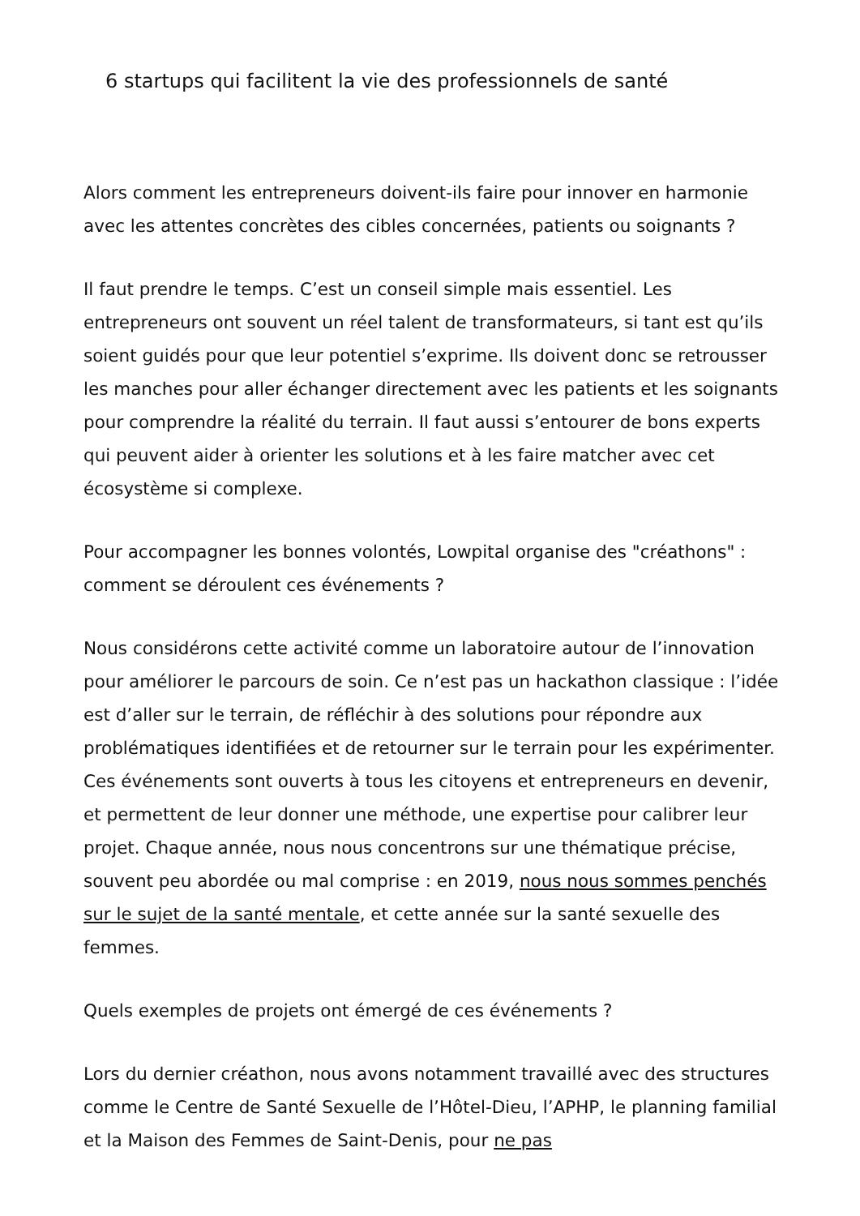6 startups qui facilitent la vie des professionnels de santé
Alors comment les entrepreneurs doivent-ils faire pour innover en harmonie avec les attentes concrètes des cibles concernées, patients ou soignants ?
Il faut prendre le temps. C’est un conseil simple mais essentiel. Les entrepreneurs ont souvent un réel talent de transformateurs, si tant est qu’ils soient guidés pour que leur potentiel s’exprime. Ils doivent donc se retrousser les manches pour aller échanger directement avec les patients et les soignants pour comprendre la réalité du terrain. Il faut aussi s’entourer de bons experts qui peuvent aider à orienter les solutions et à les faire matcher avec cet écosystème si complexe.
Pour accompagner les bonnes volontés, Lowpital organise des "créathons" : comment se déroulent ces événements ?
Nous considérons cette activité comme un laboratoire autour de l’innovation pour améliorer le parcours de soin. Ce n’est pas un hackathon classique : l’idée est d’aller sur le terrain, de réfléchir à des solutions pour répondre aux problématiques identifiées et de retourner sur le terrain pour les expérimenter. Ces événements sont ouverts à tous les citoyens et entrepreneurs en devenir, et permettent de leur donner une méthode, une expertise pour calibrer leur projet. Chaque année, nous nous concentrons sur une thématique précise, souvent peu abordée ou mal comprise : en 2019, nous nous sommes penchés sur le sujet de la santé mentale, et cette année sur la santé sexuelle des femmes.
Quels exemples de projets ont émergé de ces événements ?
Lors du dernier créathon, nous avons notamment travaillé avec des structures comme le Centre de Santé Sexuelle de l’Hôtel-Dieu, l’APHP, le planning familial et la Maison des Femmes de Saint-Denis, pour ne pas